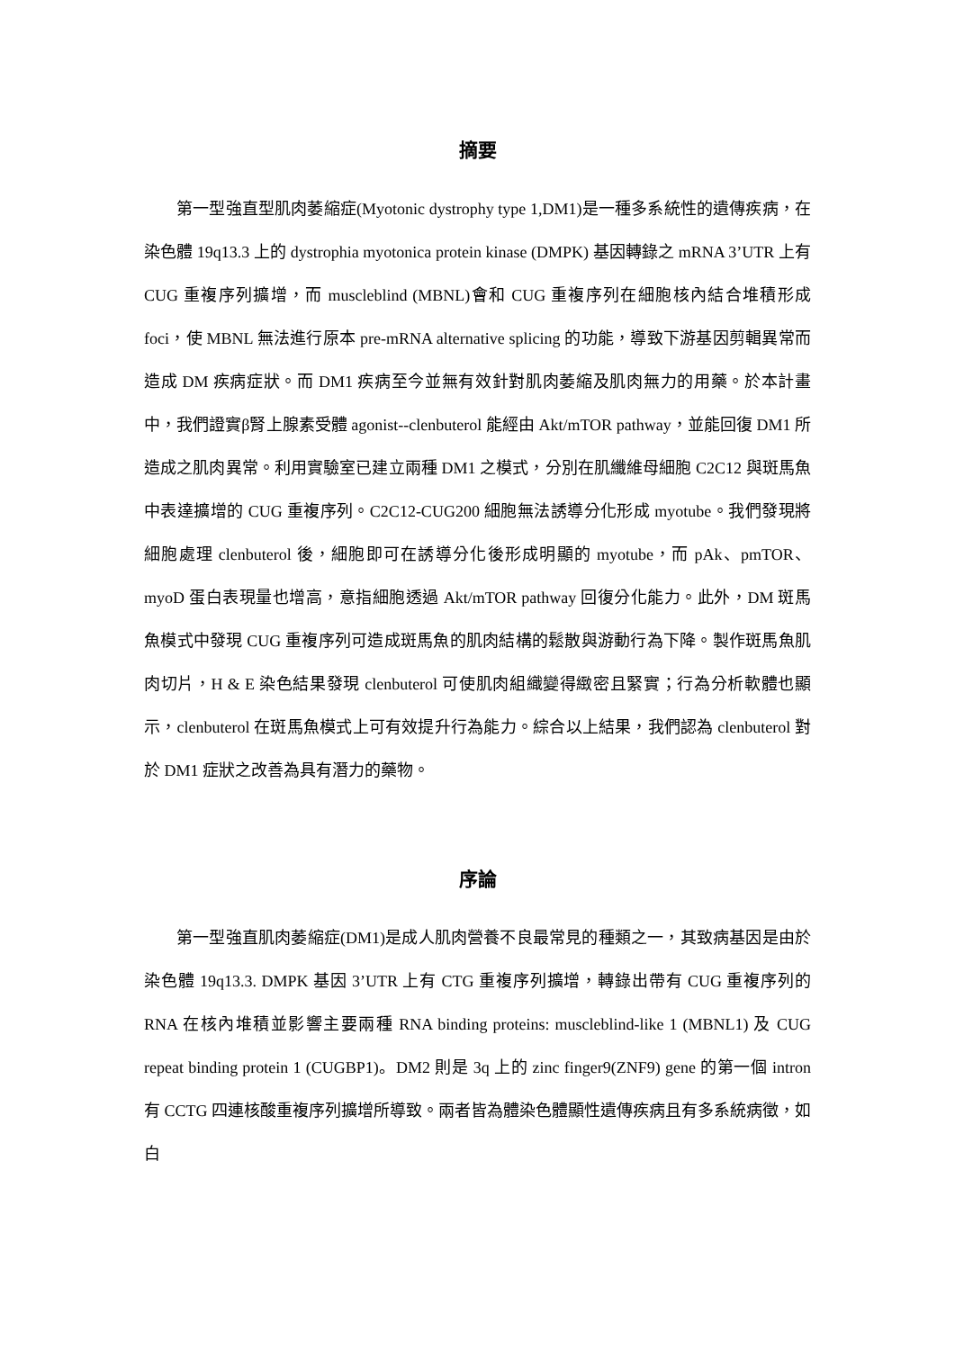摘要
第一型強直型肌肉萎縮症(Myotonic dystrophy type 1,DM1)是一種多系統性的遺傳疾病，在染色體 19q13.3 上的 dystrophia myotonica protein kinase (DMPK) 基因轉錄之 mRNA 3’UTR 上有 CUG 重複序列擴增，而 muscleblind (MBNL)會和 CUG 重複序列在細胞核內結合堆積形成 foci，使 MBNL 無法進行原本 pre-mRNA alternative splicing 的功能，導致下游基因剪輯異常而造成 DM 疾病症狀。而 DM1 疾病至今並無有效針對肌肉萎縮及肌肉無力的用藥。於本計畫中，我們證實β腎上腺素受體 agonist--clenbuterol 能經由 Akt/mTOR pathway，並能回復 DM1 所造成之肌肉異常。利用實驗室已建立兩種 DM1 之模式，分別在肌纖維母細胞 C2C12 與斑馬魚中表達擴增的 CUG 重複序列。C2C12-CUG200 細胞無法誘導分化形成 myotube。我們發現將細胞處理 clenbuterol 後，細胞即可在誘導分化後形成明顯的 myotube，而 pAk、pmTOR、myoD 蛋白表現量也增高，意指細胞透過 Akt/mTOR pathway 回復分化能力。此外，DM 斑馬魚模式中發現 CUG 重複序列可造成斑馬魚的肌肉結構的鬆散與游動行為下降。製作斑馬魚肌肉切片，H & E 染色結果發現 clenbuterol 可使肌肉組織變得緻密且緊實；行為分析軟體也顯示，clenbuterol 在斑馬魚模式上可有效提升行為能力。綜合以上結果，我們認為 clenbuterol 對於 DM1 症狀之改善為具有潛力的藥物。
序論
第一型強直肌肉萎縮症(DM1)是成人肌肉營養不良最常見的種類之一，其致病基因是由於染色體 19q13.3. DMPK 基因 3’UTR 上有 CTG 重複序列擴增，轉錄出帶有 CUG 重複序列的 RNA 在核內堆積並影響主要兩種 RNA binding proteins: muscleblind-like 1 (MBNL1) 及 CUG repeat binding protein 1 (CUGBP1)。DM2 則是 3q 上的 zinc finger9(ZNF9) gene 的第一個 intron 有 CCTG 四連核酸重複序列擴增所導致。兩者皆為體染色體顯性遺傳疾病且有多系統病徵，如白